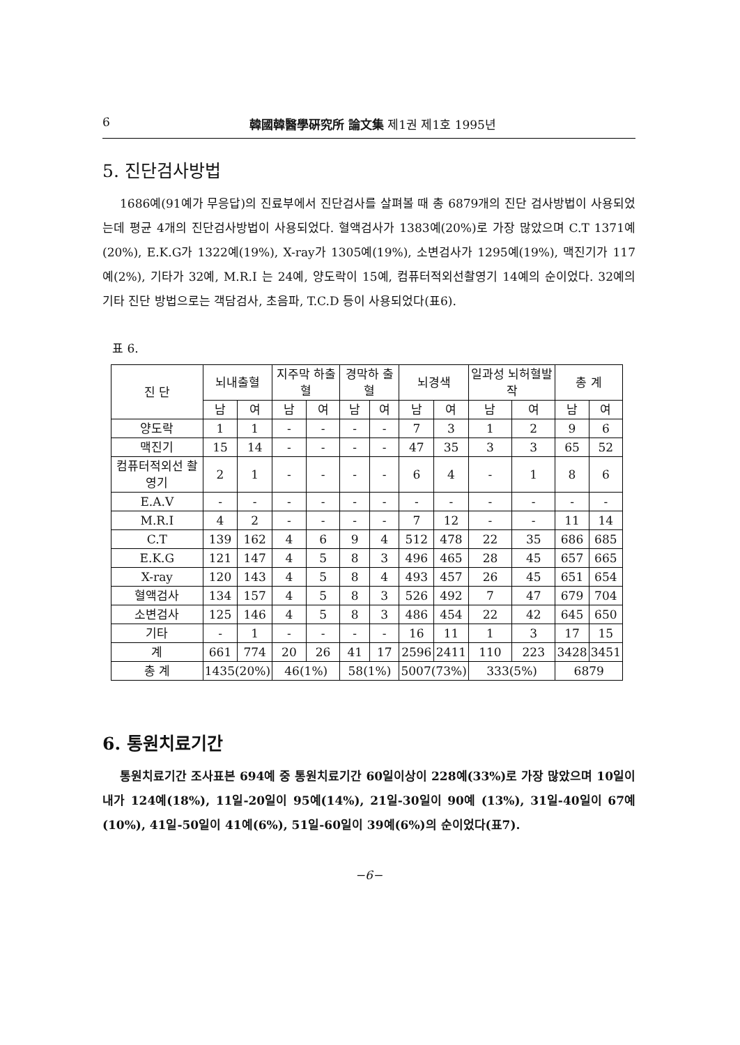6 韓國韓醫學硏究所 論文集 제1권 제1호 1995년
5. 진단검사방법
1686예(91예가 무응답)의 진료부에서 진단검사를 살펴볼 때 총 6879개의 진단 검사방법이 사용되었는데 평균 4개의 진단검사방법이 사용되었다. 혈액검사가 1383예(20%)로 가장 많았으며 C.T 1371예(20%), E.K.G가 1322예(19%), X-ray가 1305예(19%), 소변검사가 1295예(19%), 맥진기가 117예(2%), 기타가 32예, M.R.I 는 24예, 양도락이 15예, 컴퓨터적외선촬영기 14예의 순이었다. 32예의 기타 진단 방법으로는 객담검사, 초음파, T.C.D 등이 사용되었다(표6).
표 6.
| 진 단 | 뇌내출혈 | | 지주막 하출혈 | | 경막하 출혈 | | 뇌경색 | | 일과성 뇌허혈발작 | | 총 계 | |
| --- | --- | --- | --- | --- | --- | --- | --- | --- | --- | --- | --- | --- |
| | 남 | 여 | 남 | 여 | 남 | 여 | 남 | 여 | 남 | 여 | 남 | 여 |
| 양도락 | 1 | 1 | - | - | - | - | 7 | 3 | 1 | 2 | 9 | 6 |
| 맥진기 | 15 | 14 | - | - | - | - | 47 | 35 | 3 | 3 | 65 | 52 |
| 컴퓨터적외선 촬영기 | 2 | 1 | - | - | - | - | 6 | 4 | - | 1 | 8 | 6 |
| E.A.V | - | - | - | - | - | - | - | - | - | - | - | - |
| M.R.I | 4 | 2 | - | - | - | - | 7 | 12 | - | - | 11 | 14 |
| C.T | 139 | 162 | 4 | 6 | 9 | 4 | 512 | 478 | 22 | 35 | 686 | 685 |
| E.K.G | 121 | 147 | 4 | 5 | 8 | 3 | 496 | 465 | 28 | 45 | 657 | 665 |
| X-ray | 120 | 143 | 4 | 5 | 8 | 4 | 493 | 457 | 26 | 45 | 651 | 654 |
| 혈액검사 | 134 | 157 | 4 | 5 | 8 | 3 | 526 | 492 | 7 | 47 | 679 | 704 |
| 소변검사 | 125 | 146 | 4 | 5 | 8 | 3 | 486 | 454 | 22 | 42 | 645 | 650 |
| 기타 | - | 1 | - | - | - | - | 16 | 11 | 1 | 3 | 17 | 15 |
| 계 | 661 | 774 | 20 | 26 | 41 | 17 | 2596 | 2411 | 110 | 223 | 3428 | 3451 |
| 총 계 | 1435(20%) | | 46(1%) | | 58(1%) | | 5007(73%) | | 333(5%) | | 6879 | |
6. 통원치료기간
통원치료기간 조사표본 694예 중 통원치료기간 60일이상이 228예(33%)로 가장 많았으며 10일이내가 124예(18%), 11일-20일이 95예(14%), 21일-30일이 90예 (13%), 31일-40일이 67예(10%), 41일-50일이 41예(6%), 51일-60일이 39예(6%)의 순이었다(표7).
−6−